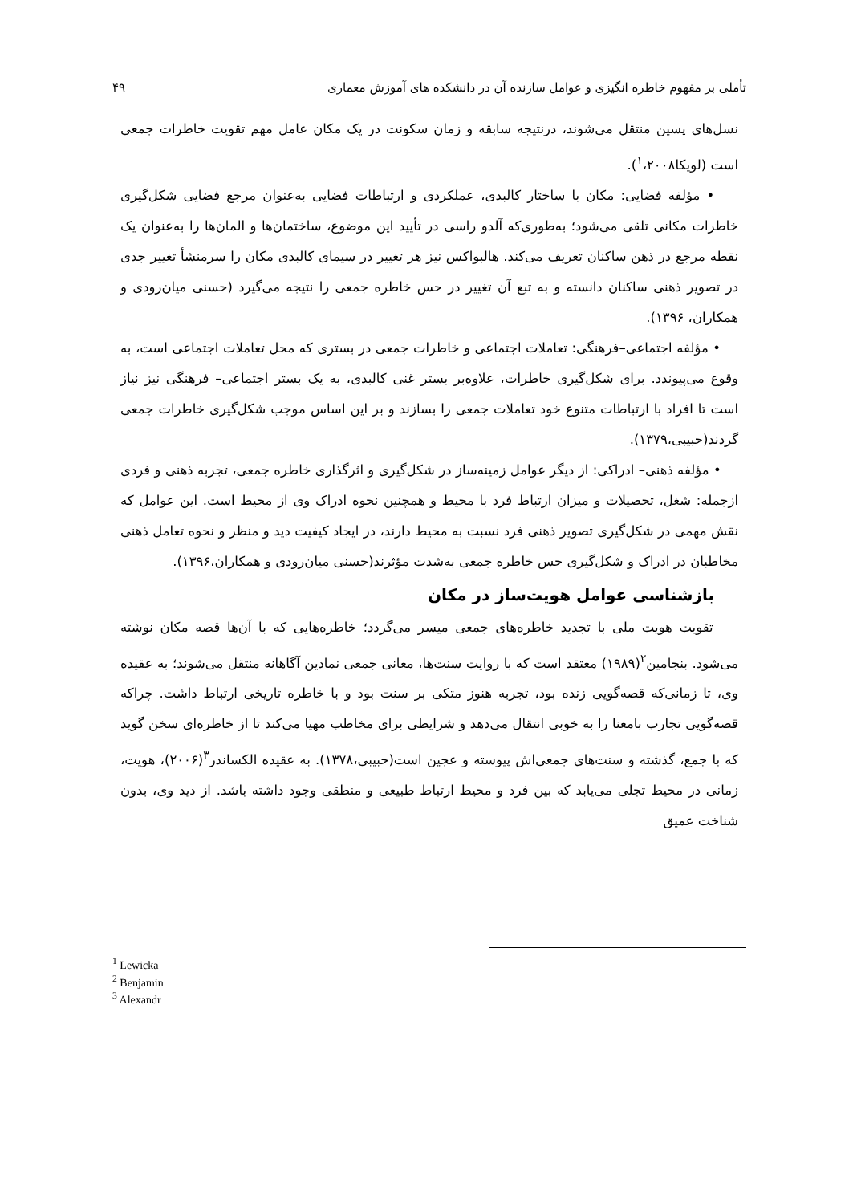تأملی بر مفهوم خاطره انگیزی و عوامل سازنده آن در دانشکده های آموزش معماری ۴۹
نسل‌های پسین منتقل می‌شوند، درنتیجه سابقه و زمان سکونت در یک مکان عامل مهم تقویت خاطرات جمعی است (لویکا<sup>۱</sup>،۲۰۰۸).
• مؤلفه فضایی: مکان با ساختار کالبدی، عملکردی و ارتباطات فضایی به‌عنوان مرجع فضایی شکل‌گیری خاطرات مکانی تلقی می‌شود؛ به‌طوری‌که آلدو راسی در تأیید این موضوع، ساختمان‌ها و المان‌ها را به‌عنوان یک نقطه مرجع در ذهن ساکنان تعریف می‌کند. هالبواکس نیز هر تغییر در سیمای کالبدی مکان را سرمنشأ تغییر جدی در تصویر ذهنی ساکنان دانسته و به تبع آن تغییر در حس خاطره جمعی را نتیجه می‌گیرد (حسنی میان‌رودی و همکاران، ۱۳۹۶).
• مؤلفه اجتماعی–فرهنگی: تعاملات اجتماعی و خاطرات جمعی در بستری که محل تعاملات اجتماعی است، به وقوع می‌پیوندد. برای شکل‌گیری خاطرات، علاوه‌بر بستر غنی کالبدی، به یک بستر اجتماعی– فرهنگی نیز نیاز است تا افراد با ارتباطات متنوع خود تعاملات جمعی را بسازند و بر این اساس موجب شکل‌گیری خاطرات جمعی گردند(حبیبی،۱۳۷۹).
• مؤلفه ذهنی– ادراکی: از دیگر عوامل زمینه‌ساز در شکل‌گیری و اثرگذاری خاطره جمعی، تجربه ذهنی و فردی ازجمله: شغل، تحصیلات و میزان ارتباط فرد با محیط و همچنین نحوه ادراک وی از محیط است. این عوامل که نقش مهمی در شکل‌گیری تصویر ذهنی فرد نسبت به محیط دارند، در ایجاد کیفیت دید و منظر و نحوه تعامل ذهنی مخاطبان در ادراک و شکل‌گیری حس خاطره جمعی به‌شدت مؤثرند(حسنی میان‌رودی و همکاران،۱۳۹۶).
بازشناسی عوامل هویت‌ساز در مکان
تقویت هویت ملی با تجدید خاطره‌های جمعی میسر می‌گردد؛ خاطره‌هایی که با آن‌ها قصه مکان نوشته می‌شود. بنجامین<sup>۲</sup>(۱۹۸۹) معتقد است که با روایت سنت‌ها، معانی جمعی نمادین آگاهانه منتقل می‌شوند؛ به عقیده وی، تا زمانی‌که قصه‌گویی زنده بود، تجربه هنوز متکی بر سنت بود و با خاطره تاریخی ارتباط داشت. چراکه قصه‌گویی تجارب بامعنا را به خوبی انتقال می‌دهد و شرایطی برای مخاطب مهیا می‌کند تا از خاطره‌ای سخن گوید که با جمع، گذشته و سنت‌های جمعی‌اش پیوسته و عجین است(حبیبی،۱۳۷۸). به عقیده الکساندر<sup>۳</sup>(۲۰۰۶)، هویت، زمانی در محیط تجلی می‌یابد که بین فرد و محیط ارتباط طبیعی و منطقی وجود داشته باشد. از دید وی، بدون شناخت عمیق
<sup>1</sup> Lewicka
<sup>2</sup> Benjamin
<sup>3</sup> Alexandr